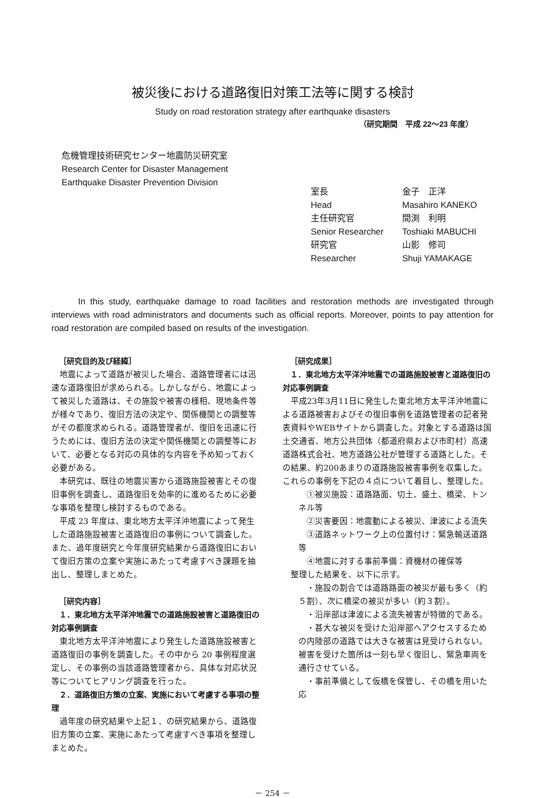被災後における道路復旧対策工法等に関する検討
Study on road restoration strategy after earthquake disasters
（研究期間　平成 22～23 年度）
危機管理技術研究センター地震防災研究室
Research Center for Disaster Management
Earthquake Disaster Prevention Division
室長 金子　正洋
Head Masahiro KANEKO
主任研究官 間渕　利明
Senior Researcher Toshiaki MABUCHI
研究官 山影　修司
Researcher Shuji YAMAKAGE
In this study, earthquake damage to road facilities and restoration methods are investigated through interviews with road administrators and documents such as official reports. Moreover, points to pay attention for road restoration are compiled based on results of the investigation.
［研究目的及び経緯］
地震によって道路が被災した場合、道路管理者には迅速な道路復旧が求められる。しかしながら、地震によって被災した道路は、その施設や被害の様相、現地条件等が様々であり、復旧方法の決定や、関係機関との調整等がその都度求められる。道路管理者が、復旧を迅速に行うためには、復旧方法の決定や関係機関との調整等において、必要となる対応の具体的な内容を予め知っておく必要がある。
本研究は、既往の地震災害から道路施設被害とその復旧事例を調査し、道路復旧を効率的に進めるために必要な事項を整理し検討するものである。
平成 23 年度は、東北地方太平洋沖地震によって発生した道路施設被害と道路復旧の事例について調査した。また、過年度研究と今年度研究結果から道路復旧において復旧方策の立案や実施にあたって考慮すべき課題を抽出し、整理しまとめた。
［研究内容］
１．東北地方太平洋沖地震での道路施設被害と道路復旧の対応事例調査
東北地方太平洋沖地震により発生した道路施設被害と道路復旧の事例を調査した。その中から 20 事例程度選定し、その事例の当該道路管理者から、具体な対応状況等についてヒアリング調査を行った。
２．道路復旧方策の立案、実施において考慮する事項の整理
過年度の研究結果や上記１．の研究結果から、道路復旧方策の立案、実施にあたって考慮すべき事項を整理しまとめた。
［研究成果］
１．東北地方太平洋沖地震での道路施設被害と道路復旧の対応事例調査
平成23年3月11日に発生した東北地方太平洋沖地震による道路被害およびその復旧事例を道路管理者の記者発表資料やWEBサイトから調査した。対象とする道路は国土交通省、地方公共団体（都道府県および市町村）高速道路株式会社、地方道路公社が管理する道路とした。その結果、約200あまりの道路施設被害事例を収集した。これらの事例を下記の４点について着目し、整理した。
①被災施設：道路路面、切土、盛土、橋梁、トンネル等
②災害要因：地震動による被災、津波による流失
③道路ネットワーク上の位置付け：緊急輸送道路等
④地震に対する事前準備：資機材の確保等
整理した結果を、以下に示す。
・施設の割合では道路路面の被災が最も多く（約５割）、次に橋梁の被災が多い（約３割）。
・沿岸部は津波による流失被害が特徴的である。
・甚大な被災を受けた沿岸部へアクセスするための内陸部の道路では大きな被害は見受けられない。被害を受けた箇所は一刻も早く復旧し、緊急車両を通行させている。
・事前準備として仮橋を保管し、その橋を用いた応
－ 254 －